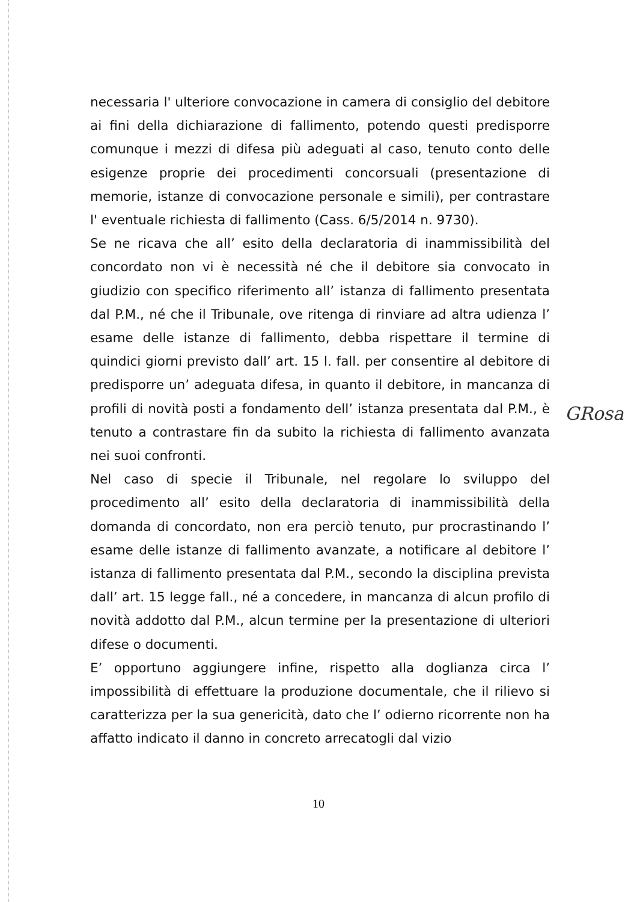necessaria l' ulteriore convocazione in camera di consiglio del debitore ai fini della dichiarazione di fallimento, potendo questi predisporre comunque i mezzi di difesa più adeguati al caso, tenuto conto delle esigenze proprie dei procedimenti concorsuali (presentazione di memorie, istanze di convocazione personale e simili), per contrastare l' eventuale richiesta di fallimento (Cass. 6/5/2014 n. 9730).
Se ne ricava che all’ esito della declaratoria di inammissibilità del concordato non vi è necessità né che il debitore sia convocato in giudizio con specifico riferimento all’ istanza di fallimento presentata dal P.M., né che il Tribunale, ove ritenga di rinviare ad altra udienza l’ esame delle istanze di fallimento, debba rispettare il termine di quindici giorni previsto dall’ art. 15 l. fall. per consentire al debitore di predisporre un’ adeguata difesa, in quanto il debitore, in mancanza di profili di novità posti a fondamento dell’ istanza presentata dal P.M., è tenuto a contrastare fin da subito la richiesta di fallimento avanzata nei suoi confronti.
Nel caso di specie il Tribunale, nel regolare lo sviluppo del procedimento all’ esito della declaratoria di inammissibilità della domanda di concordato, non era perciò tenuto, pur procrastinando l’ esame delle istanze di fallimento avanzate, a notificare al debitore l’ istanza di fallimento presentata dal P.M., secondo la disciplina prevista dall’ art. 15 legge fall., né a concedere, in mancanza di alcun profilo di novità addotto dal P.M., alcun termine per la presentazione di ulteriori difese o documenti.
E’ opportuno aggiungere infine, rispetto alla doglianza circa l’ impossibilità di effettuare la produzione documentale, che il rilievo si caratterizza per la sua genericità, dato che l’ odierno ricorrente non ha affatto indicato il danno in concreto arrecatogli dal vizio
GRosa
10